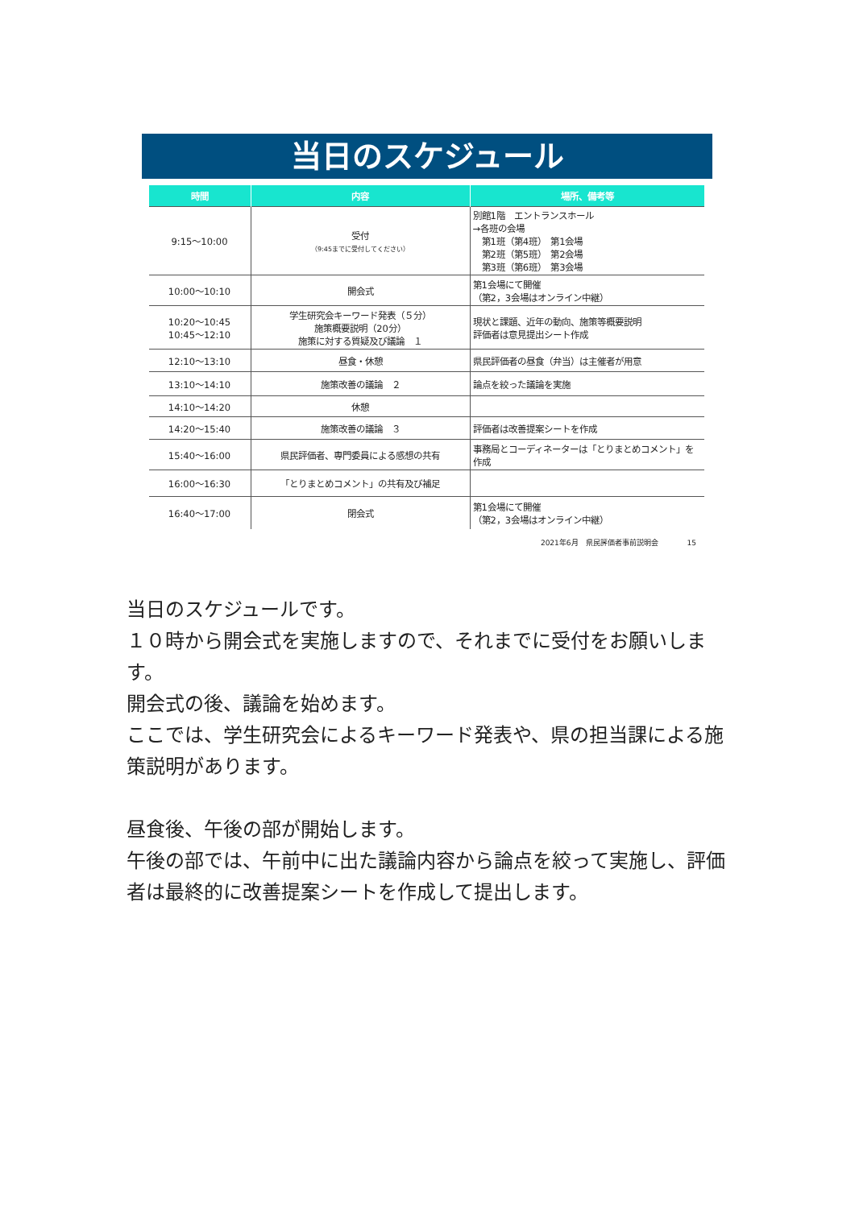当日のスケジュール
| 時間 | 内容 | 場所、備考等 |
| --- | --- | --- |
| 9:15～10:00 | 受付 （9:45までに受付してください） | 別館1階 エントランスホール →各班の会場 第1班（第4班） 第1会場 第2班（第5班） 第2会場 第3班（第6班） 第3会場 |
| 10:00～10:10 | 開会式 | 第1会場にて開催 （第2，3会場はオンライン中継） |
| 10:20～10:45 10:45～12:10 | 学生研究会キーワード発表（５分） 施策概要説明（20分） 施策に対する質疑及び議論 １ | 現状と課題、近年の動向、施策等概要説明 評価者は意見提出シート作成 |
| 12:10～13:10 | 昼食・休憩 | 県民評価者の昼食（弁当）は主催者が用意 |
| 13:10～14:10 | 施策改善の議論 ２ | 論点を絞った議論を実施 |
| 14:10～14:20 | 休憩 | |
| 14:20～15:40 | 施策改善の議論 ３ | 評価者は改善提案シートを作成 |
| 15:40～16:00 | 県民評価者、専門委員による感想の共有 | 事務局とコーディネーターは「とりまとめコメント」を作成 |
| 16:00～16:30 | 「とりまとめコメント」の共有及び補足 | |
| 16:40～17:00 | 閉会式 | 第1会場にて開催 （第2，3会場はオンライン中継） |
2021年6月　県民評価者事前説明会　　　　15
当日のスケジュールです。
１０時から開会式を実施しますので、それまでに受付をお願いします。
開会式の後、議論を始めます。
ここでは、学生研究会によるキーワード発表や、県の担当課による施策説明があります。
昼食後、午後の部が開始します。
午後の部では、午前中に出た議論内容から論点を絞って実施し、評価者は最終的に改善提案シートを作成して提出します。